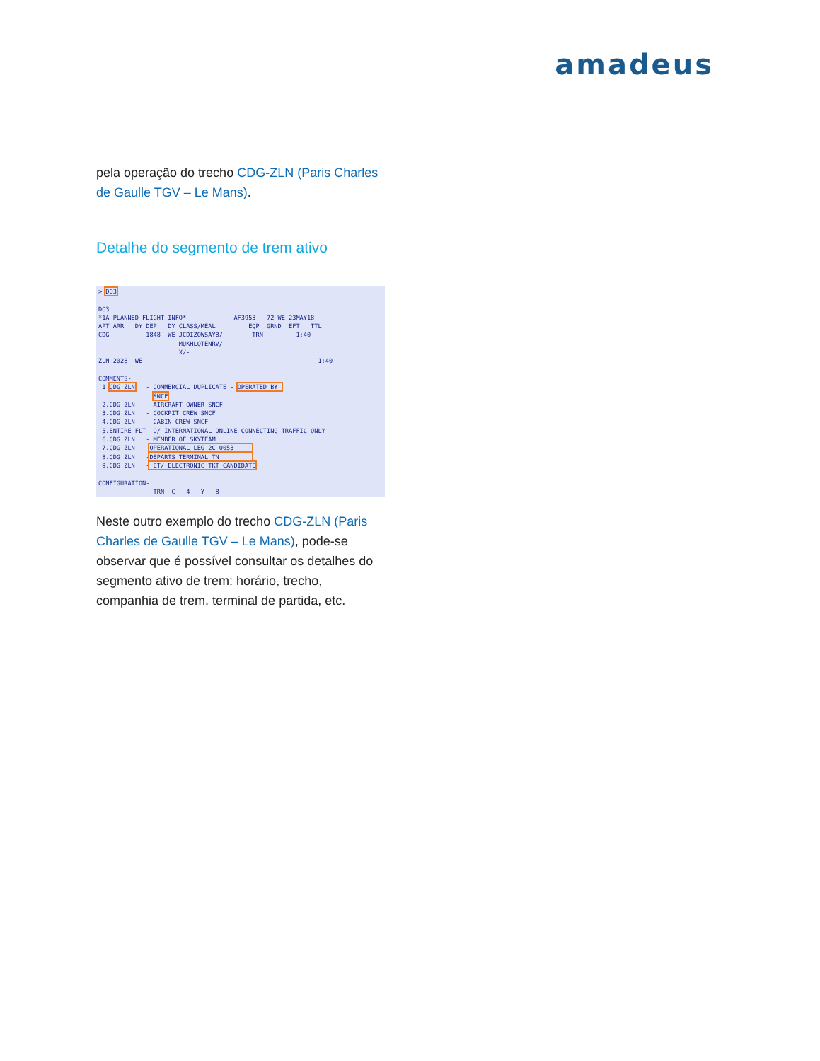amadeus
pela operação do trecho CDG-ZLN (Paris Charles de Gaulle TGV – Le Mans).
Detalhe do segmento de trem ativo
> DO3

DO3
*1A PLANNED FLIGHT INFO*             AF3953   72 WE 23MAY18
APT ARR   DY DEP   DY CLASS/MEAL         EQP  GRND  EFT   TTL
CDG          1848  WE JCDIZOWSAYB/-       TRN         1:40
                      MUKHLQTENRV/-
                      X/-
ZLN 2028  WE                                                1:40

COMMENTS-
 1 CDG ZLN   - COMMERCIAL DUPLICATE - OPERATED BY 
               SNCF
 2.CDG ZLN   - AIRCRAFT OWNER SNCF
 3.CDG ZLN   - COCKPIT CREW SNCF
 4.CDG ZLN   - CABIN CREW SNCF
 5.ENTIRE FLT- O/ INTERNATIONAL ONLINE CONNECTING TRAFFIC ONLY
 6.CDG ZLN   - MEMBER OF SKYTEAM
 7.CDG ZLN   -OPERATIONAL LEG 2C 0053     
 8.CDG ZLN   -DEPARTS TERMINAL TN         
 9.CDG ZLN   - ET/ ELECTRONIC TKT CANDIDATE

CONFIGURATION-
               TRN  C   4   Y   8
Neste outro exemplo do trecho CDG-ZLN (Paris Charles de Gaulle TGV – Le Mans), pode-se observar que é possível consultar os detalhes do segmento ativo de trem: horário, trecho, companhia de trem, terminal de partida, etc.